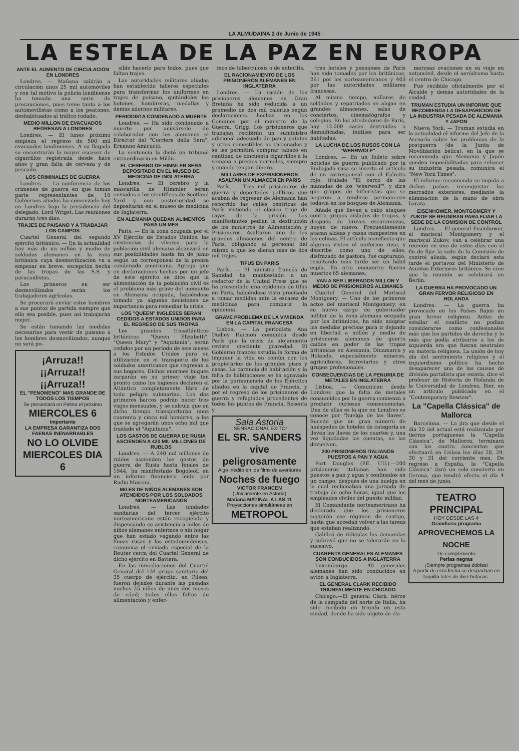LA ALMUDAINA 2 de Junio de 1945
LA ESTELA DE LA PAZ EN EUROPA
ANTE EL AUMENTO DE CIRCULACION EN LONDRES
Londres. — Mañana saldrán a circulación unos 25 mil automóviles y con tal motivo la policía londinense ha tomado una serie de precauciones, pues teme tanto a los automovilistas como a los peatones, deshabituados al tráfico rodado.
MEDIO MILLON DE EVACUADOS REGRESAN A LONDRES
Londres. — El lunes próximo empieza el regreso de 500 mil evacuados londinenses. A su llegada se encontrarán la mayor escasez de cigarrillos registrada desde hace años y gran falta de cerveza y de pescado.
LOS CRIMINALES DE GUERRA
Londres. — La conferencia de los crímenes de guerra en que toman parte representantes de 16 Gobiernos aliados ha comenzado hoy en Londres bajo la presidencia del delegado, Lord Wrigst. Las reuniones durarán tres días.
TRAJES DE PAISANO Y A TRABAJAR LOS CAMPOS
Cuartel General del segundo ejército británico. — En la actualidad hay más de un millón y medio de soldados alemanes en la zona británica cuya desmovilización va a empezar en breve, excepción hecha de las tropas de las S.S. y paracaidistas.
Los primeros en ser desmovilizados serán los trabajadores agrícolas.
Se procurará enviar estos hombres a sus puntos de partida siempre que ello sea posible, pues así trabajarán mejor.
Se están tomando las medidas necesarias para vestir de paisano a los hombres desmovilizados, aunque no será po-
¡Arruza!!
¡¡Arruza!!
¡¡Arruza!!
EL "FENOMENO" MAS GRANDE DE TODOS LOS TIEMPOS
Se presentará en Palma el próximo
MIERCOLES 6
Importante
LA EMPRESA GARANTIZA DOS FAENAS INENARRABLES
NO LO OLVIDE MIERCOLES DIA 6
sible hacerlo para todos, pues que faltan trajes.
Las autoridades militares aliadas han establecido talleres especiales para transformar los uniformes en trajes de paisano, quitándoles los botones, hombreras, medallas y demás adornos militares.
PERIODISTA CONDENADO A MUERTE
Londres. — Ha sido condenado a muerte por acusársele de colaborador con los alemanes el Director del "Corriere della Sera", Ernanno Amicucci.
La sentencia la dictó un tribunal extraordinario en Milán.
EL CEREBRO DE HIMMLER SERA DEPOSITADO EN EL MUSEO DE MEDICINA DE INGLATERRA
Londres. — El cerebro y la mascarilla de Himmler serán enviados a los científicos de Scotland Yard y con posterioridad se depositarán en el museo de medicina de Inglaterra.
EN ALEMANIA QUEDAN ALIMENTOS PARA UN MES
París. — En la zona ocupada por el XV Ejército de Estados Unidos, las existencias de víveres para la población civil alemana alcanzará en sus posibilidades hasta fin de junio según un corresponsal de la prensa combinada americana. Agrega que en declaraciones hechas por un jefe de este ejército se dice que la alimentación de la población civil es el problema más grave del momento en Alemania ocupada, habiéndose tomado ya algunas decisiones de importancia para remediar la crisis.
LOS "QUEEN" INGLESES SERAN CEDIDOS A ESTADOS UNIDOS PARA EL REGRESO DE SUS TROPAS
Los grandes trasatlánticos británicos "Queen Elizabeth", "Queen Mary" y "Aquitania", serán cedidos por un período de seis meses a los Estados Unidos para su utilización en el transporte de los soldados americanos que regresan a sus hogares. Dichos enormes buques zarparán en su primer viaje tan pronto como los ingleses declaren el Atlántico completamente libre de todo peligro submarino. Los dos primeros barcos podrán hacer tres viajes mensuales, y se calcula que en dicho tiempo transportarán unos cuarenta y cinco mil hombres, a los que se agregarán unos ocho mil que traslade el "Aquitania".
LOS GASTOS DE GUERRA DE RUSIA ASCIENDEN A 420 MIL MILLONES DE RUBLOS
Londres. — A 240 mil millones de rublos ascienden los gastos de guerra de Rusia hasta finales de 1944, ha manifestado Bogoleof, en un informe financiero leído por Radio Moscou.
MILES DE NIÑOS ALEMANES SON ATENDIDOS POR LOS SOLDADOS NORTEAMERICANOS
Londres. — Las unidades sanitarias del tercer ejército norteamericano están recogiendo y dispensando su asistencia a miles de niños alemanes enfermos o sin hogar que han estado vagando entre las líneas rusas y las estadounidenses, comunica el enviado especial de la Reuter cerca del Cuartel General de dicho ejército en Baviera.
En las inmediaciones del Cuartel General del 134 grupo sanitario del 35 cuerpo de ejército, en Pilsen, fueron dejados durante las pasadas noches 25 niños de unos dos meses de edad; todos ellos faltos de alimentación y enfer-
mos de tuberculosis o de enteritis.
EL RACIONAMIENTO DE LOS PRISIONEROS ALEMANES EN INGLATERRA
Londres. — La ración de los prisioneros alemanes en Gran Bretaña ha sido reducida a un promedio de dos mil calorías según declaraciones hechas en los Comunes por el ministro de la Guerra, Grigg. Los prisioneros que trabajan recibirán un suministro adicional adecuado de pan y patatas y otros comestibles no racionados y se les permitirá comprar tabaco en cantidad de cincuenta cigarrillos a la semana a precios normales, siempre y cuando tengan dinero.
MILLARES DE EXPRISIONEROS ASALTAN UN ALMACEN EN PARIS
París. — Tres mil prisioneros de guerra y deportados políticos que acaban de regresar de Alemania han recorrido las calles céntricas de París vistiendo el clásico traje de rayas de la prisión. Los manifestantes pedían la destitución de los ministros de Alimentación y Prisioneros. Asaltaron uno de los grandes almacenes del centro de París, obligando al personal del mismo a que les dieran más de dos mil trajes.
TIFUS EN PARIS
París. — El ministro francés de Sanidad ha manifestado a un redactor de la United Press que se ha presentado una epidemia de tifus en París, habiéndose visto precisado a tomar medidas ante la escasez de medicinas para combatir la epidemia.
GRAVE PROBLEMA DE LA VIVIENDA EN LA CAPITAL FRANCESA
Lisboa. — La periodista Ana Dudley Harmon comunica desde París que la crisis de alojamiento reviste creciente gravedad. El Gobierno francés estudia la forma de imponer la vida en común con los propietarios de los grandes pisos y casas. La carencia de habitación y la falta de habitaciones se ha agravado por la permanencia de los Ejércitos aliados en la capital de Francia, y por el regreso de los prisioneros de guerra y refugiados procedentes de todos los puntos de Francia. Sesenta y
Sala Astoria
¡SENSACIONAL EXITO!
EL SR. SANDERS vive peligrosamente
Algo inédito en los films de aventuras
Noches de fuego
VICTOR FRANCEN
(Unicamente en Astoria)
Mañana MATINAL A LAS 11
Proyecciones simultáneas en
METROPOL
tres hoteles y pensiones de París han sido tomados por los británicos, 261 por los norteamericanos y 403 por las autoridades militares francesas.
Al mismo tiempo, millares de soldados y repatriados se alojan en grandes almacenes, salas de conciertos, cinematógrafos y colegios. En los alrededores de París, hay 13.000 casas destruidas o damnificadas, inútiles para ser habitadas.
LA LUCHA DE LOS RUSOS CON LA "WEHRWOLF"
Londres. — En un folleto sobre noticias de guerra publicado por la Embajada rusa se inserta el artículo de un corresponsal con el Ejército rojo, titulado "El cerco de las manadas de los 'wherwolf'", y dice que grupos de hitleristas que se negaron a rendirse permanecen todavía en los bosques de Alemania.
Añade que llevan a cabo ataques contra grupos aislados de tropas, y después de breves escaramuzas, huyen de nuevo. Frecuentemente atacan aldeas y casas campestres en las colinas. El artículo manifiesto que algunos visten el uniforme ruso, y describe como uno de ellos, disfrazado de pastora, fué capturado, resultando más tarde ser un hábil espía. En otro encuentro fueron muertos 65 alemanes.
VAN A SER LIBERADOS MILLON Y MEDIO DE PRISIONEROS ALEMANES
Cuartel General del Mariscal Montgoery. — Uno de los primeros actos del mariscal Montgomery, en su nuevo cargo de gobernador militar de la zona alemana ocupada por los británicos, ha sido adoptar las medidas precisas para ir dejando en libertad a millón y medio de prisioneros alemanes de guerra caídos en poder de las tropas británicas en Alemania, Dinamarca y Holanda, especialmente mineros, agricultores, ferroviarios y otros grupos profesionales.
CONSECUENCIAS DE LA PENURIA DE METALES EN INGLATERRA
Lisboa. — Comunican desde Londres que la falta de metales consumidos por la guerra comienza a producir curiosas consecuencias. Una de ellas es la que en Londres se conoce por "huelga de las llaves". Sucede que un gran número de huéspedes de hoteles de categoría se llevan las llaves de los cuartos y, una vez liquidadas las cuentas, no las devuelven.
200 PRISIONEROS ITALIANOS PUESTOS A PAN Y AGUA
Port Douglas (EE. UU.).—200 prisioneros italianos han sido puestos a pan y agua y confinados en un campo, después de una huelga en la cual reclamaban una jornada de trabajo de ocho horas, igual que los empleados civiles del puesto militar.
El Comandante norteamericano ha declarado que los prisioneros seguirán ese régimen de castigo, hasta que accedan volver a las tareas que estaban realizando.
Calificó de ridículas las demandas y subrayó que no se tolerarán en lo sucesivo.
CUARENTA GENERALES ALEMANES SON CONDUCIDOS A INGLATERRA
Luxemburgo. — 40 generales alemanes han sido conducidos en avión a Inglaterra.
EL GENERAL CLARK RECIBIDO TRIUNFALMENTE EN CHICAGO
Chicago.—El general Clark, héroe de la campaña del norte de Italia, ha sido recibido en triunfo en esta ciudad, donde ha sido objeto de cla-
morosas ovaciones en su viaje en automóvil, desde el aeródromo hasta el centro de Chicago.
Fué recibido oficialmente por el Alcalde y demás autoridades de la ciudad.
TRUMAN ESTUDIA UN INFORME QUE RECOMIENDA LA DESAPARICION DE LA INDUSTRIA PESADA DE ALEMANIA Y JAPON
Nueva York. — Truman estudia en la actualidad el informe del Jefe de la Asesoría sobre los problemas de la postguerra (de la Junta de Movilización bélica), en la que se recomienda que Alemania y Japón queden imposibilitados para rehacer su industria pesada, comunica el "New York Times".
El informe recomienda se impida a dichos países reconquistar los mercados exteriores, mediante la eliminación de la mano de obra barata.
EISENHOWER, MONTGOMERY Y ZUKOF SE REUNIRAN PARA FIJAR LA SEDE DE LA COMISION DE CONTROL
Londres. — El general Eisenhower, el mariscal Montgomery y el mariscal Zukov, van a celebrar una reunión en uno de estos días con el fin de fijar la sede de la Comisión de control aliada, según declaró esta tarde el portavoz del Ministerio de Asuntos Exteriores británico. Se cree que la reunión se celebrará en Berlín.
LA GUERRA HA PROVOCADO UN GRAN FERVOR RELIGIOSO EN HOLANDA
Londres. — La guerra ha provocado en los Países Bajos un gran fervor religioso. Antes de estallar el conflicto no podían considerarse como confesionales más que los partidos de derecha y lo más que podía atribuirse a los de izquierda era que fueran neutrales en materia religiosa. La unión de hoy día del sentimiento religioso y el izquierdismo político ha hecho desaparecer una de las causas de división partidista que existía, dice el profesor de Historia de Holanda de la Universidad de Londres, Rier, en un artículo publicado en el "Contemporary Rewiew".
La "Capella Clássica" de Mallorca
Barcelona. — La jira que desde el día 20 del actual está realizando por tierras portuguesas la "Capella Clássica", de Mallorca, terminará con los cuatro conciertos que efectuará en Lisboa los días 28, 29, 30 y 31 del corriente mes. De regreso a España, la "Capella Clássica" dará un solo concierto en Gerona, que tendrá efecto el día 4 del mes de junio.
TEATRO PRINCIPAL
HOY DESDE LAS 4
Grandioso programa
APROVECHEMOS LA NOCHE
De complemento
Perlas negras
¡Siempre programas dobles!
A partir de esta fecha se despachan en taquilla lotes de diez butacas.